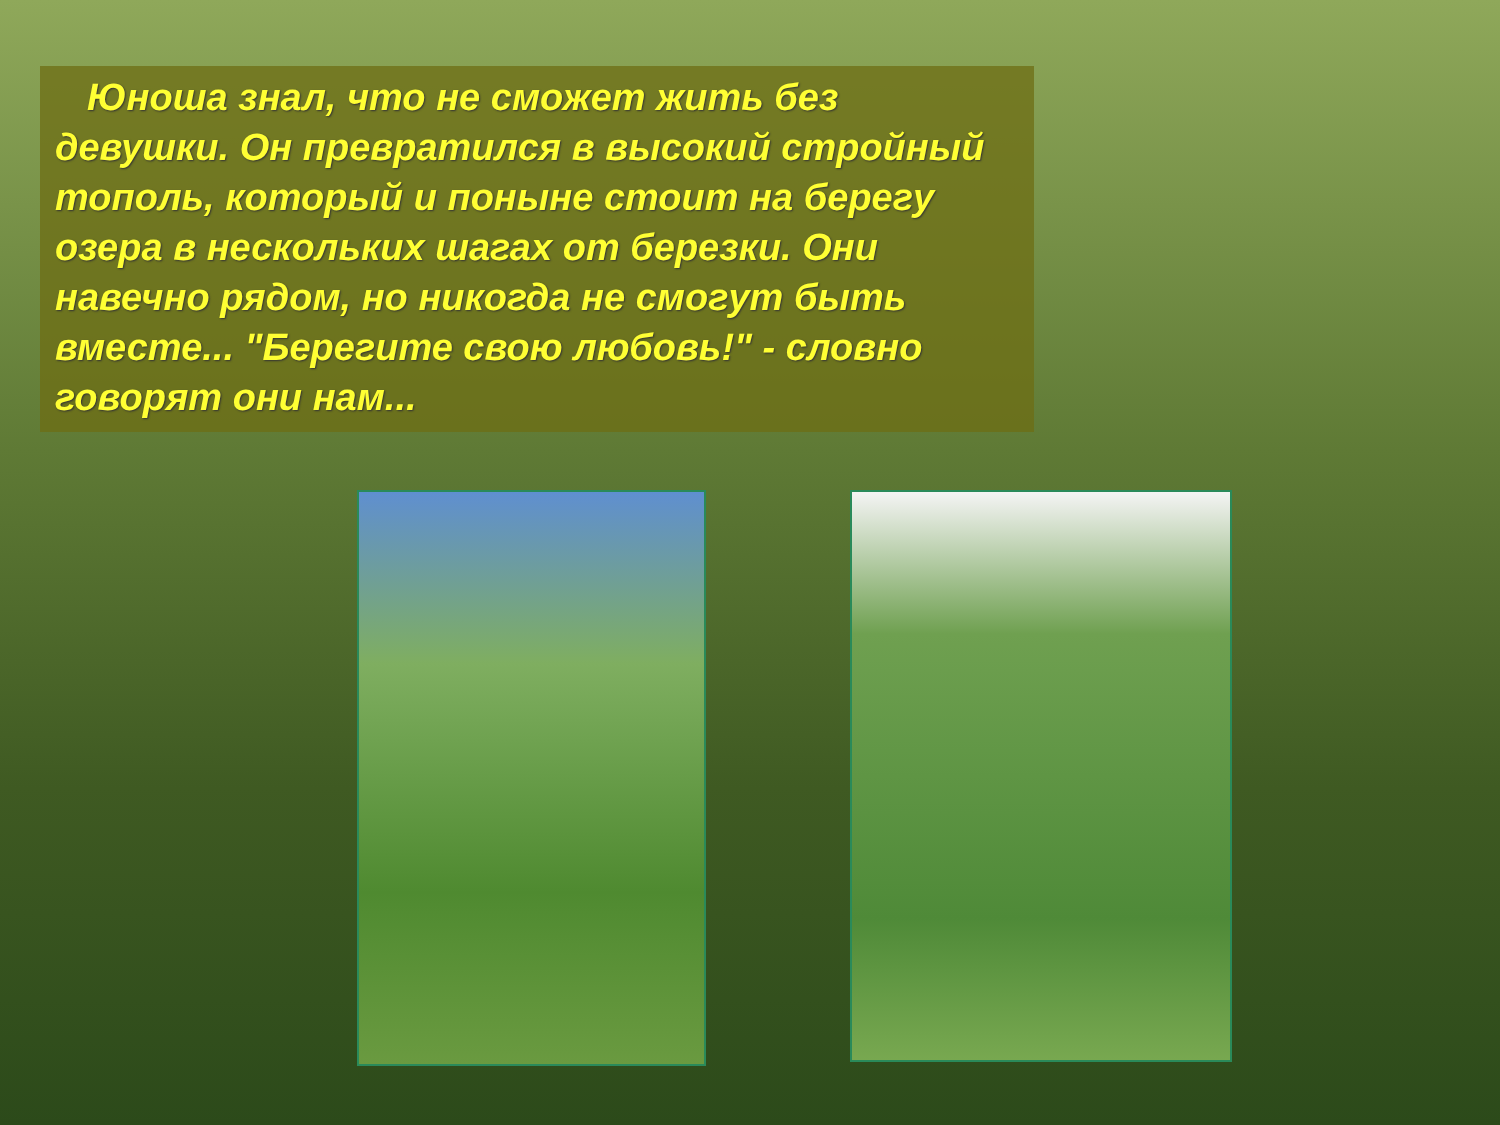Юноша знал, что не сможет жить без девушки. Он превратился в высокий стройный тополь, который и поныне стоит на берегу озера в нескольких шагах от березки. Они навечно рядом, но никогда не смогут быть вместе... "Берегите свою любовь!" - словно говорят они нам...